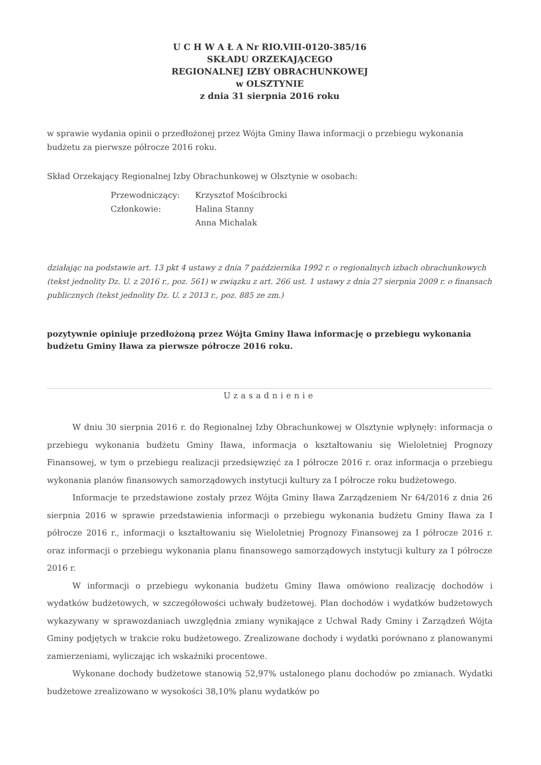U C H W A Ł A Nr RIO.VIII-0120-385/16
SKŁADU ORZEKAJĄCEGO
REGIONALNEJ IZBY OBRACHUNKOWEJ
w OLSZTYNIE
z dnia 31 sierpnia 2016 roku
w sprawie wydania opinii o przedłożonej przez Wójta Gminy Iława informacji o przebiegu wykonania budżetu za pierwsze półrocze 2016 roku.
Skład Orzekający Regionalnej Izby Obrachunkowej w Olsztynie w osobach:
| Przewodniczący: | Krzysztof Mościbrocki |
| Członkowie: | Halina Stanny |
| | Anna Michalak |
działając na podstawie art. 13 pkt 4 ustawy z dnia 7 października 1992 r. o regionalnych izbach obrachunkowych (tekst jednolity Dz. U. z 2016 r., poz. 561) w związku z art. 266 ust. 1 ustawy z dnia 27 sierpnia 2009 r. o finansach publicznych (tekst jednolity Dz. U. z 2013 r., poz. 885 ze zm.)
pozytywnie opiniuje przedłożoną przez Wójta Gminy Iława informację o przebiegu wykonania budżetu Gminy Iława za pierwsze półrocze 2016 roku.
Uzasadnienie
W dniu 30 sierpnia 2016 r. do Regionalnej Izby Obrachunkowej w Olsztynie wpłynęły: informacja o przebiegu wykonania budżetu Gminy Iława, informacja o kształtowaniu się Wieloletniej Prognozy Finansowej, w tym o przebiegu realizacji przedsięwzięć za I półrocze 2016 r. oraz informacja o przebiegu wykonania planów finansowych samorządowych instytucji kultury za I półrocze roku budżetowego.
Informacje te przedstawione zostały przez Wójta Gminy Iława Zarządzeniem Nr 64/2016 z dnia 26 sierpnia 2016 w sprawie przedstawienia informacji o przebiegu wykonania budżetu Gminy Iława za I półrocze 2016 r., informacji o kształtowaniu się Wieloletniej Prognozy Finansowej za I półrocze 2016 r. oraz informacji o przebiegu wykonania planu finansowego samorządowych instytucji kultury za I półrocze 2016 r.
W informacji o przebiegu wykonania budżetu Gminy Iława omówiono realizację dochodów i wydatków budżetowych, w szczegółowości uchwały budżetowej. Plan dochodów i wydatków budżetowych wykazywany w sprawozdaniach uwzględnia zmiany wynikające z Uchwał Rady Gminy i Zarządzeń Wójta Gminy podjętych w trakcie roku budżetowego. Zrealizowane dochody i wydatki porównano z planowanymi zamierzeniami, wyliczając ich wskaźniki procentowe.
Wykonane dochody budżetowe stanowią 52,97% ustalonego planu dochodów po zmianach. Wydatki budżetowe zrealizowano w wysokości 38,10% planu wydatków po